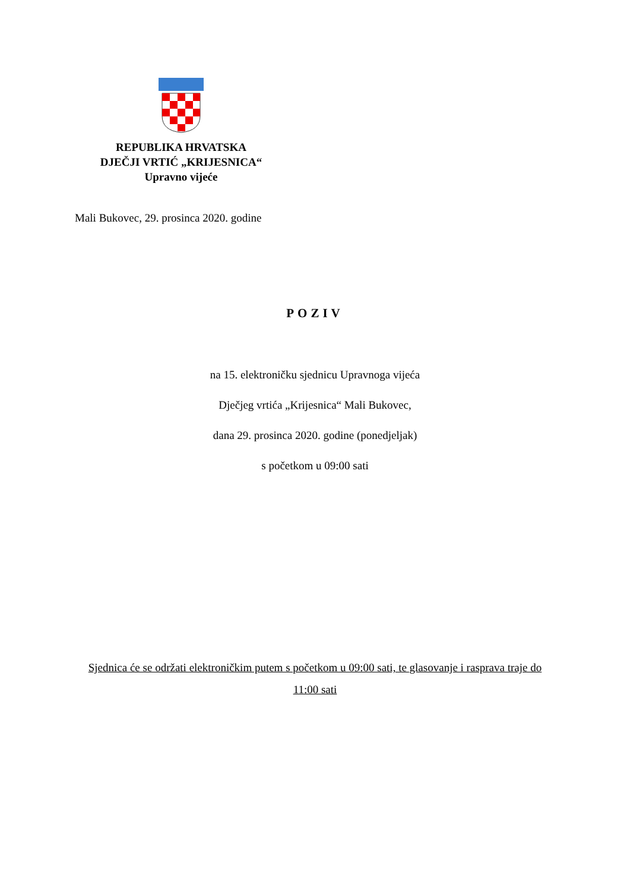REPUBLIKA HRVATSKA
DJEČJI VRTIĆ „KRIJESNICA“
Upravno vijeće
Mali Bukovec, 29. prosinca 2020. godine
POZIV
na 15. elektroničku sjednicu Upravnoga vijeća
Dječjeg vrtića „Krijesnica“ Mali Bukovec,
dana 29. prosinca 2020. godine (ponedjeljak)
s početkom u 09:00 sati
Sjednica će se održati elektroničkim putem s početkom u 09:00 sati, te glasovanje i rasprava traje do 11:00 sati